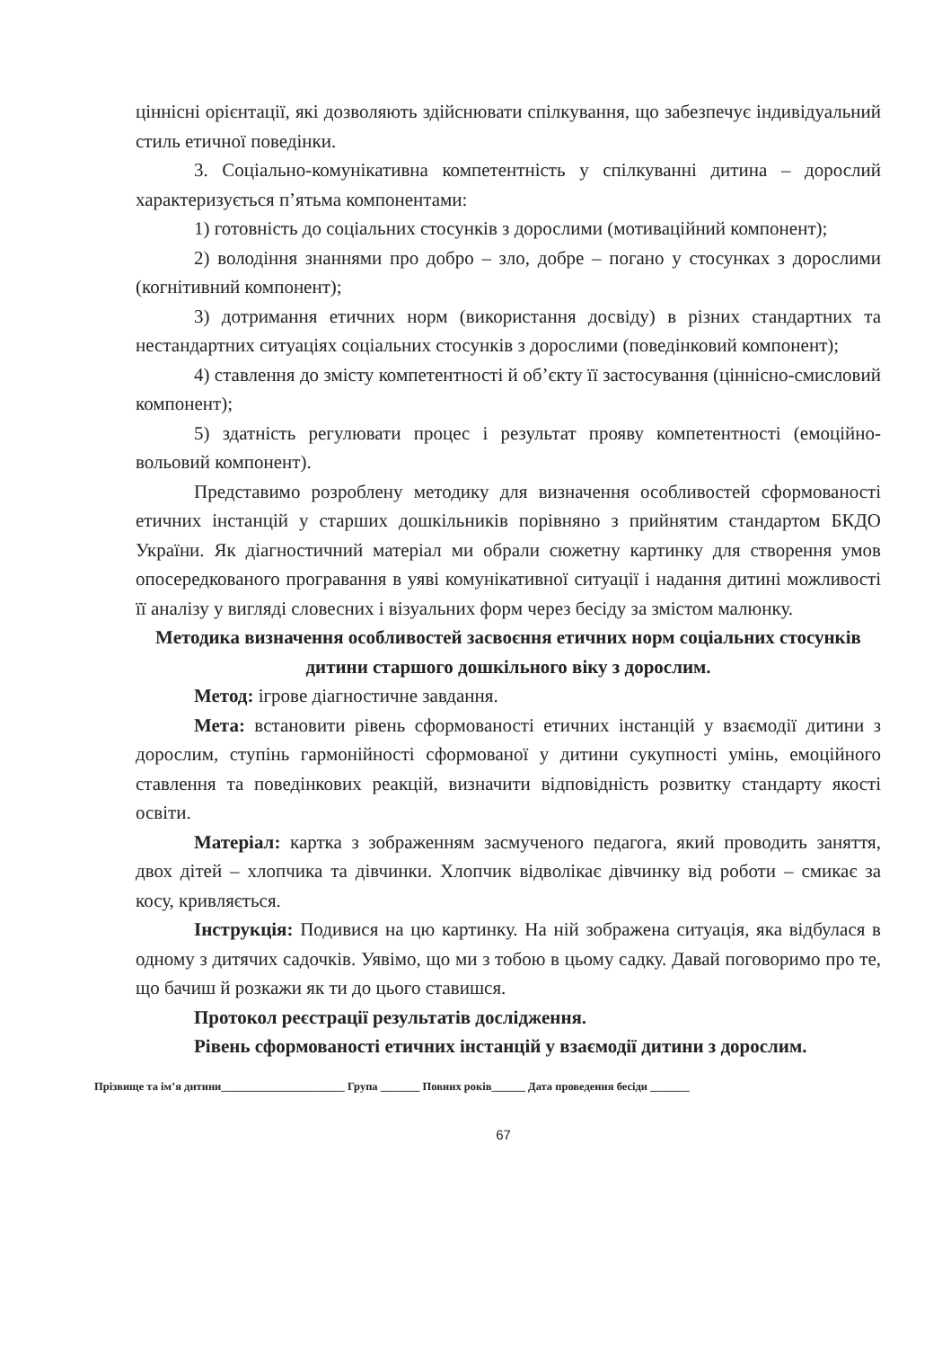ціннісні орієнтації, які дозволяють здійснювати спілкування, що забезпечує індивідуальний стиль етичної поведінки.
3. Соціально-комунікативна компетентність у спілкуванні дитина – дорослий характеризується п’ятьма компонентами:
1) готовність до соціальних стосунків з дорослими (мотиваційний компонент);
2) володіння знаннями про добро – зло, добре – погано у стосунках з дорослими (когнітивний компонент);
3) дотримання етичних норм (використання досвіду) в різних стандартних та нестандартних ситуаціях соціальних стосунків з дорослими (поведінковий компонент);
4) ставлення до змісту компетентності й об’єкту її застосування (ціннісно-смисловий компонент);
5) здатність регулювати процес і результат прояву компетентності (емоційно-вольовий компонент).
Представимо розроблену методику для визначення особливостей сформованості етичних інстанцій у старших дошкільників порівняно з прийнятим стандартом БКДО України. Як діагностичний матеріал ми обрали сюжетну картинку для створення умов опосередкованого програвання в уяві комунікативної ситуації і надання дитині можливості її аналізу у вигляді словесних і візуальних форм через бесіду за змістом малюнку.
Методика визначення особливостей засвоєння етичних норм соціальних стосунків дитини старшого дошкільного віку з дорослим.
Метод: ігрове діагностичне завдання.
Мета: встановити рівень сформованості етичних інстанцій у взаємодії дитини з дорослим, ступінь гармонійності сформованої у дитини сукупності умінь, емоційного ставлення та поведінкових реакцій, визначити відповідність розвитку стандарту якості освіти.
Матеріал: картка з зображенням засмученого педагога, який проводить заняття, двох дітей – хлопчика та дівчинки. Хлопчик відволікає дівчинку від роботи – смикає за косу, кривляється.
Інструкція: Подивися на цю картинку. На ній зображена ситуація, яка відбулася в одному з дитячих садочків. Уявімо, що ми з тобою в цьому садку. Давай поговоримо про те, що бачиш й розкажи як ти до цього ставишся.
Протокол реєстрації результатів дослідження.
Рівень сформованості етичних інстанцій у взаємодії дитини з дорослим.
Прізвище та ім’я дитини______________________ Група _______ Повних років______ Дата проведення бесіди _______
67